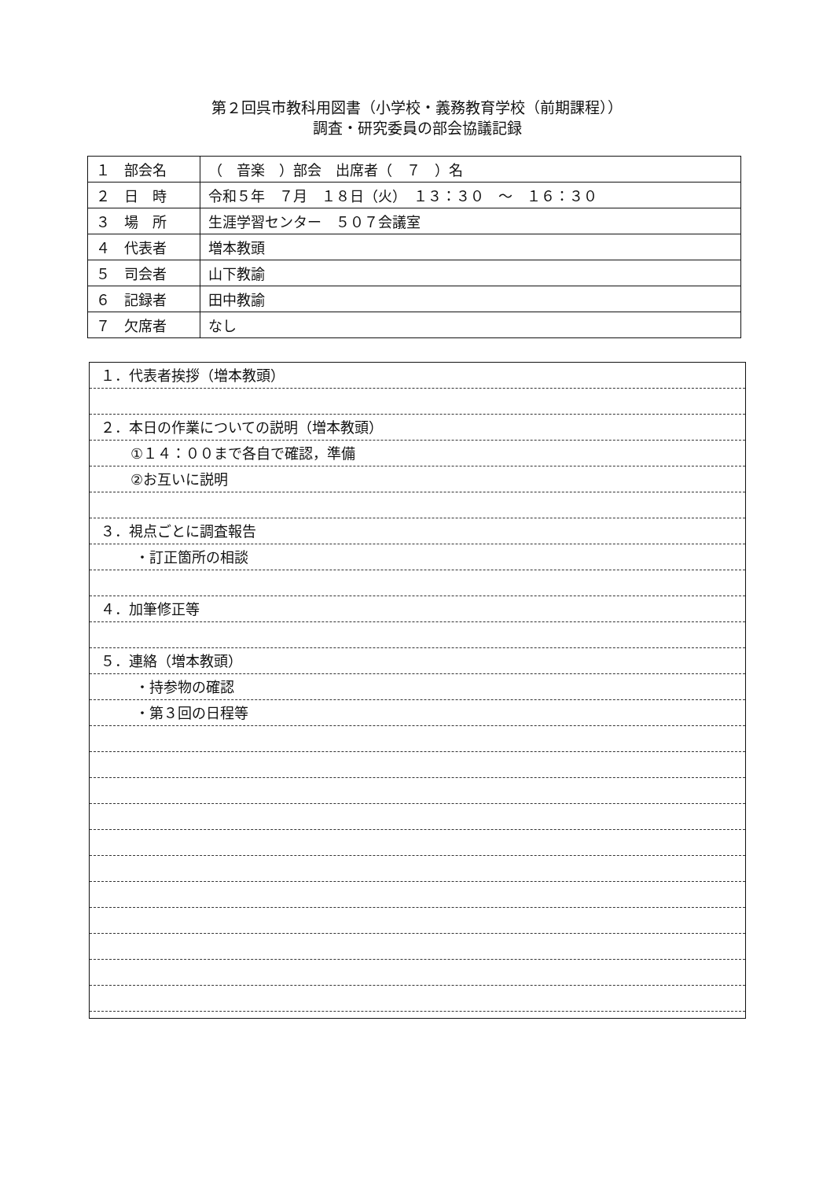第２回呉市教科用図書（小学校・義務教育学校（前期課程））
調査・研究委員の部会協議記録
| １ 部会名 | （ 音楽 ）部会 出席者（ ７ ）名 |
| ２ 日 時 | 令和５年 ７月 １８日（火） １３：３０ ～ １６：３０ |
| ３ 場 所 | 生涯学習センター ５０７会議室 |
| ４ 代表者 | 増本教頭 |
| ５ 司会者 | 山下教諭 |
| ６ 記録者 | 田中教諭 |
| ７ 欠席者 | なし |
１．代表者挨拶（増本教頭）
２．本日の作業についての説明（増本教頭）
①１４：００まで各自で確認，準備
②お互いに説明
３．視点ごとに調査報告
・訂正箇所の相談
４．加筆修正等
５．連絡（増本教頭）
・持参物の確認
・第３回の日程等